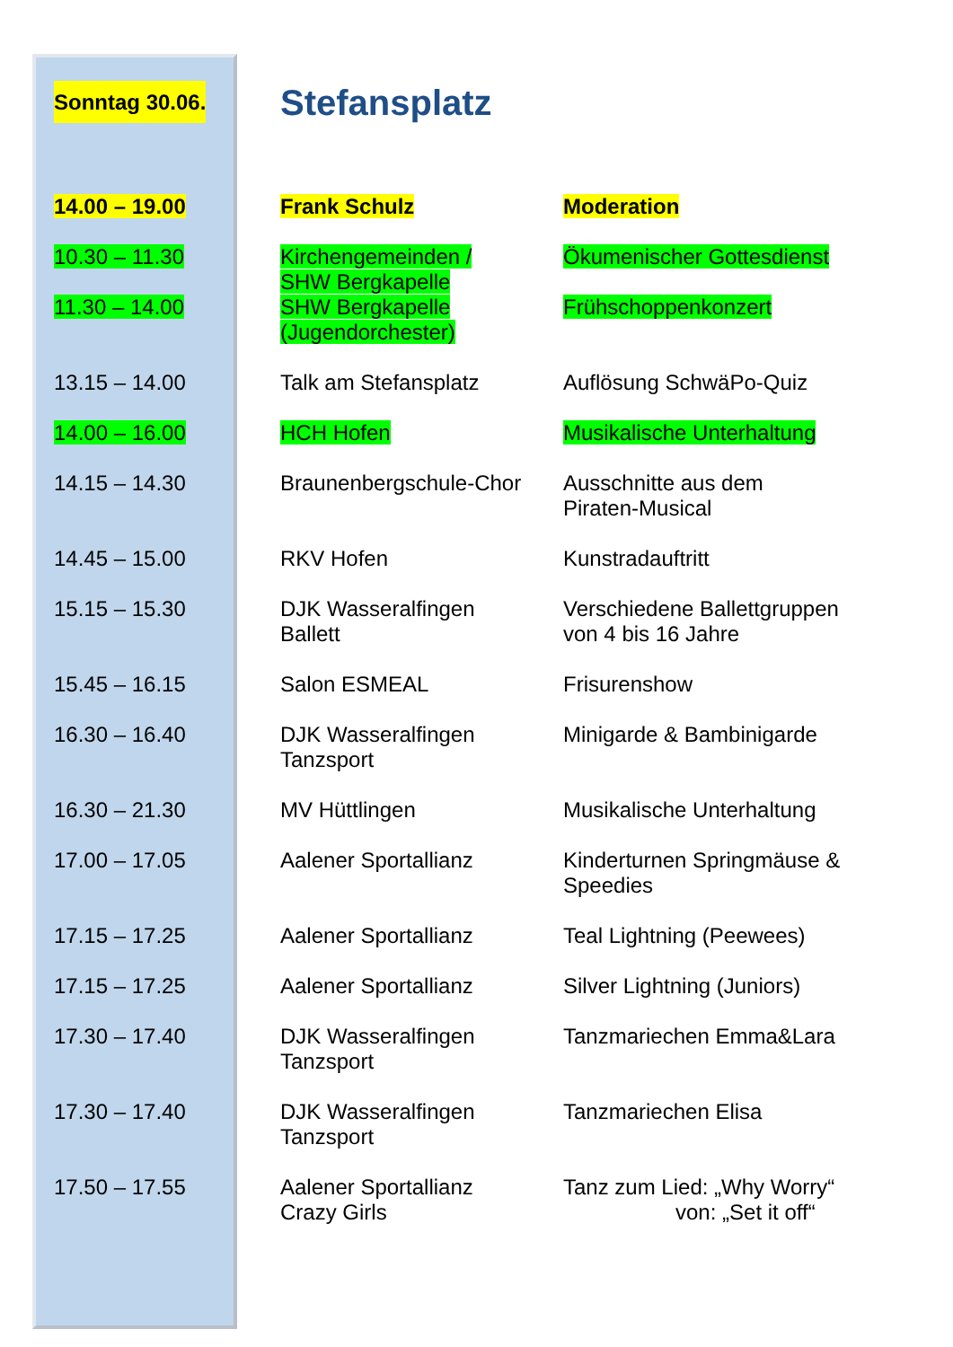Sonntag 30.06.
Stefansplatz
| 14.00 – 19.00 | Frank Schulz | Moderation |
| 10.30 – 11.30 | Kirchengemeinden / SHW Bergkapelle | Ökumenischer Gottesdienst |
| 11.30 – 14.00 | SHW Bergkapelle (Jugendorchester) | Frühschoppenkonzert |
| 13.15 – 14.00 | Talk am Stefansplatz | Auflösung SchwäPo-Quiz |
| 14.00 – 16.00 | HCH Hofen | Musikalische Unterhaltung |
| 14.15 – 14.30 | Braunenbergschule-Chor | Ausschnitte aus dem Piraten-Musical |
| 14.45 – 15.00 | RKV Hofen | Kunstradauftritt |
| 15.15 – 15.30 | DJK Wasseralfingen Ballett | Verschiedene Ballettgruppen von 4 bis 16 Jahre |
| 15.45 – 16.15 | Salon ESMEAL | Frisurenshow |
| 16.30 – 16.40 | DJK Wasseralfingen Tanzsport | Minigarde & Bambinigarde |
| 16.30 – 21.30 | MV Hüttlingen | Musikalische Unterhaltung |
| 17.00 – 17.05 | Aalener Sportallianz | Kinderturnen Springmäuse & Speedies |
| 17.15 – 17.25 | Aalener Sportallianz | Teal Lightning (Peewees) |
| 17.15 – 17.25 | Aalener Sportallianz | Silver Lightning (Juniors) |
| 17.30 – 17.40 | DJK Wasseralfingen Tanzsport | Tanzmariechen Emma&Lara |
| 17.30 – 17.40 | DJK Wasseralfingen Tanzsport | Tanzmariechen Elisa |
| 17.50 – 17.55 | Aalener Sportallianz Crazy Girls | Tanz zum Lied: „Why Worry“ von: „Set it off“ |